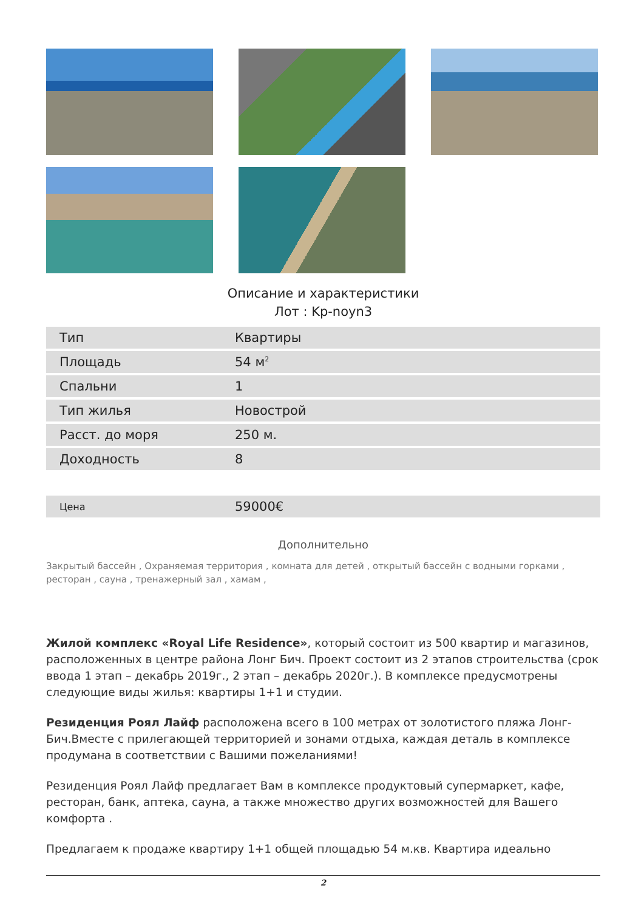Описание и характеристики
Лот : Kp-noyn3
| Тип | Квартиры |
| Площадь | 54 м<sup>2</sup> |
| Спальни | 1 |
| Тип жилья | Новострой |
| Расст. до моря | 250 м. |
| Доходность | 8 |
| Цена | 59000€ |
Дополнительно
Закрытый бассейн , Охраняемая территория , комната для детей , открытый бассейн с водными горками , ресторан , сауна , тренажерный зал , хамам ,
Жилой комплекс «Royal Life Residence», который состоит из 500 квартир и магазинов, расположенных в центре района Лонг Бич. Проект состоит из 2 этапов строительства (срок ввода 1 этап – декабрь 2019г., 2 этап – декабрь 2020г.). В комплексе предусмотрены следующие виды жилья: квартиры 1+1 и студии.
Резиденция Роял Лайф расположена всего в 100 метрах от золотистого пляжа Лонг-Бич.Вместе с прилегающей территорией и зонами отдыха, каждая деталь в комплексе продумана в соответствии с Вашими пожеланиями!
Резиденция Роял Лайф предлагает Вам в комплексе продуктовый супермаркет, кафе, ресторан, банк, аптека, сауна, а также множество других возможностей для Вашего комфорта .
Предлагаем к продаже квартиру 1+1 общей площадью 54 м.кв. Квартира идеально
2